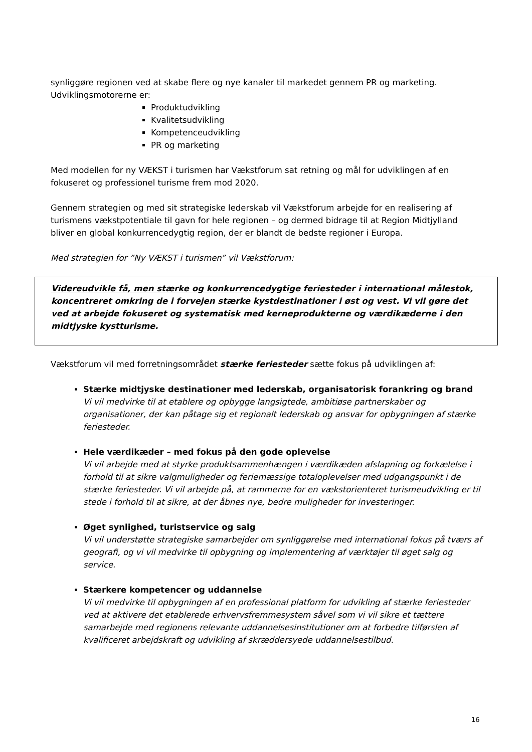synliggøre regionen ved at skabe flere og nye kanaler til markedet gennem PR og marketing. Udviklingsmotorerne er:
Produktudvikling
Kvalitetsudvikling
Kompetenceudvikling
PR og marketing
Med modellen for ny VÆKST i turismen har Vækstforum sat retning og mål for udviklingen af en fokuseret og professionel turisme frem mod 2020.
Gennem strategien og med sit strategiske lederskab vil Vækstforum arbejde for en realisering af turismens vækstpotentiale til gavn for hele regionen – og dermed bidrage til at Region Midtjylland bliver en global konkurrencedygtig region, der er blandt de bedste regioner i Europa.
Med strategien for ”Ny VÆKST i turismen” vil Vækstforum:
Videreudvikle få, men stærke og konkurrencedygtige feriesteder i international målestok, koncentreret omkring de i forvejen stærke kystdestinationer i øst og vest. Vi vil gøre det ved at arbejde fokuseret og systematisk med kerneprodukterne og værdikæderne i den midtjyske kystturisme.
Vækstforum vil med forretningsområdet stærke feriesteder sætte fokus på udviklingen af:
Stærke midtjyske destinationer med lederskab, organisatorisk forankring og brand
Vi vil medvirke til at etablere og opbygge langsigtede, ambitiøse partnerskaber og organisationer, der kan påtage sig et regionalt lederskab og ansvar for opbygningen af stærke feriesteder.
Hele værdikæder – med fokus på den gode oplevelse
Vi vil arbejde med at styrke produktsammenhængen i værdikæden afslapning og forkælelse i forhold til at sikre valgmuligheder og feriemæssige totaloplevelser med udgangspunkt i de stærke feriesteder. Vi vil arbejde på, at rammerne for en vækstorienteret turismeudvikling er til stede i forhold til at sikre, at der åbnes nye, bedre muligheder for investeringer.
Øget synlighed, turistservice og salg
Vi vil understøtte strategiske samarbejder om synliggørelse med international fokus på tværs af geografi, og vi vil medvirke til opbygning og implementering af værktøjer til øget salg og service.
Stærkere kompetencer og uddannelse
Vi vil medvirke til opbygningen af en professional platform for udvikling af stærke feriesteder ved at aktivere det etablerede erhvervsfremmesystem såvel som vi vil sikre et tættere samarbejde med regionens relevante uddannelsesinstitutioner om at forbedre tilførslen af kvalificeret arbejdskraft og udvikling af skræddersyede uddannelsestilbud.
16